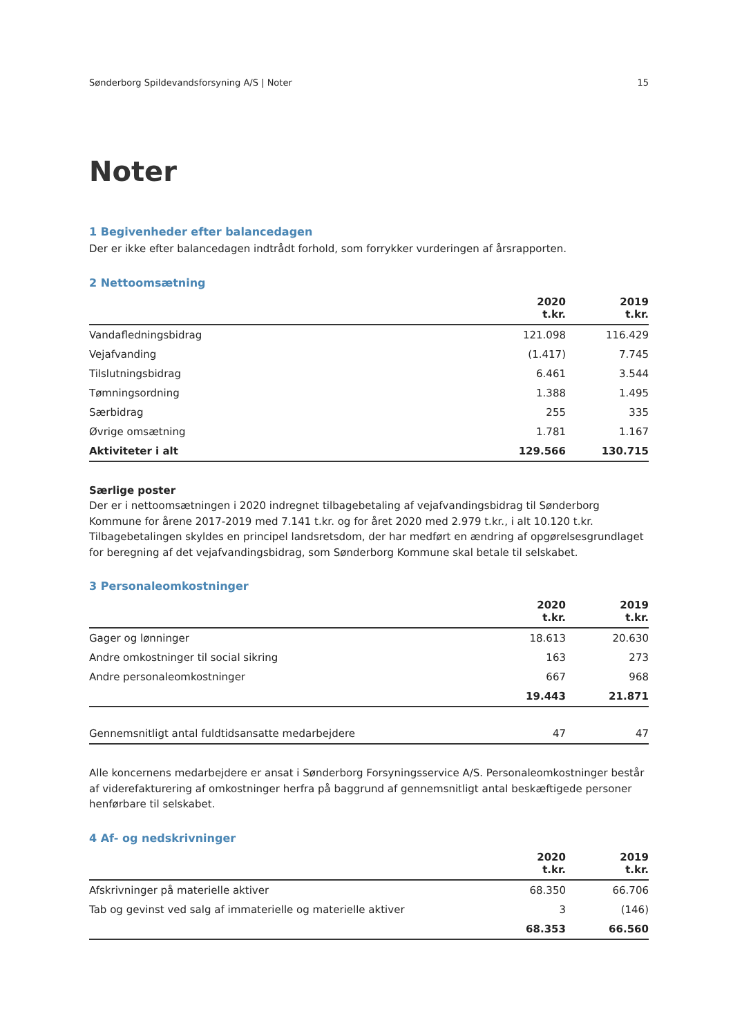Sønderborg Spildevandsforsyning A/S | Noter 15
Noter
1 Begivenheder efter balancedagen
Der er ikke efter balancedagen indtrådt forhold, som forrykker vurderingen af årsrapporten.
2 Nettoomsætning
| | 2020 t.kr. | 2019 t.kr. |
| --- | --- | --- |
| Vandafledningsbidrag | 121.098 | 116.429 |
| Vejafvanding | (1.417) | 7.745 |
| Tilslutningsbidrag | 6.461 | 3.544 |
| Tømningsordning | 1.388 | 1.495 |
| Særbidrag | 255 | 335 |
| Øvrige omsætning | 1.781 | 1.167 |
| Aktiviteter i alt | 129.566 | 130.715 |
Særlige poster
Der er i nettoomsætningen i 2020 indregnet tilbagebetaling af vejafvandingsbidrag til Sønderborg Kommune for årene 2017-2019 med 7.141 t.kr. og for året 2020 med 2.979 t.kr., i alt 10.120 t.kr. Tilbagebetalingen skyldes en principel landsretsdom, der har medført en ændring af opgørelsesgrundlaget for beregning af det vejafvandingsbidrag, som Sønderborg Kommune skal betale til selskabet.
3 Personaleomkostninger
| | 2020 t.kr. | 2019 t.kr. |
| --- | --- | --- |
| Gager og lønninger | 18.613 | 20.630 |
| Andre omkostninger til social sikring | 163 | 273 |
| Andre personaleomkostninger | 667 | 968 |
| | 19.443 | 21.871 |
| Gennemsnitligt antal fuldtidsansatte medarbejdere | 47 | 47 |
Alle koncernens medarbejdere er ansat i Sønderborg Forsyningsservice A/S. Personaleomkostninger består af viderefakturering af omkostninger herfra på baggrund af gennemsnitligt antal beskæftigede personer henførbare til selskabet.
4 Af- og nedskrivninger
| | 2020 t.kr. | 2019 t.kr. |
| --- | --- | --- |
| Afskrivninger på materielle aktiver | 68.350 | 66.706 |
| Tab og gevinst ved salg af immaterielle og materielle aktiver | 3 | (146) |
| | 68.353 | 66.560 |